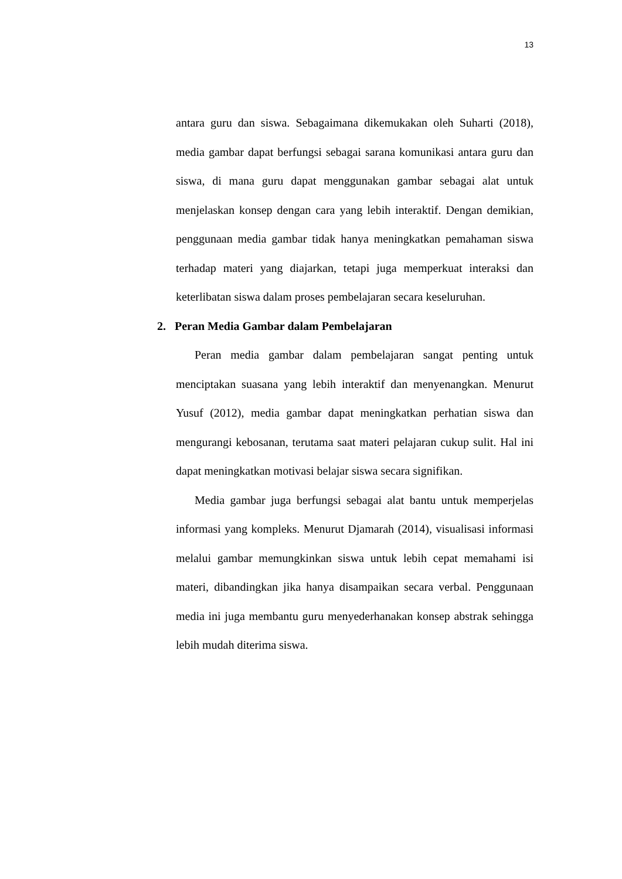13
antara guru dan siswa. Sebagaimana dikemukakan oleh Suharti (2018), media gambar dapat berfungsi sebagai sarana komunikasi antara guru dan siswa, di mana guru dapat menggunakan gambar sebagai alat untuk menjelaskan konsep dengan cara yang lebih interaktif. Dengan demikian, penggunaan media gambar tidak hanya meningkatkan pemahaman siswa terhadap materi yang diajarkan, tetapi juga memperkuat interaksi dan keterlibatan siswa dalam proses pembelajaran secara keseluruhan.
2. Peran Media Gambar dalam Pembelajaran
Peran media gambar dalam pembelajaran sangat penting untuk menciptakan suasana yang lebih interaktif dan menyenangkan. Menurut Yusuf (2012), media gambar dapat meningkatkan perhatian siswa dan mengurangi kebosanan, terutama saat materi pelajaran cukup sulit. Hal ini dapat meningkatkan motivasi belajar siswa secara signifikan.
Media gambar juga berfungsi sebagai alat bantu untuk memperjelas informasi yang kompleks. Menurut Djamarah (2014), visualisasi informasi melalui gambar memungkinkan siswa untuk lebih cepat memahami isi materi, dibandingkan jika hanya disampaikan secara verbal. Penggunaan media ini juga membantu guru menyederhanakan konsep abstrak sehingga lebih mudah diterima siswa.